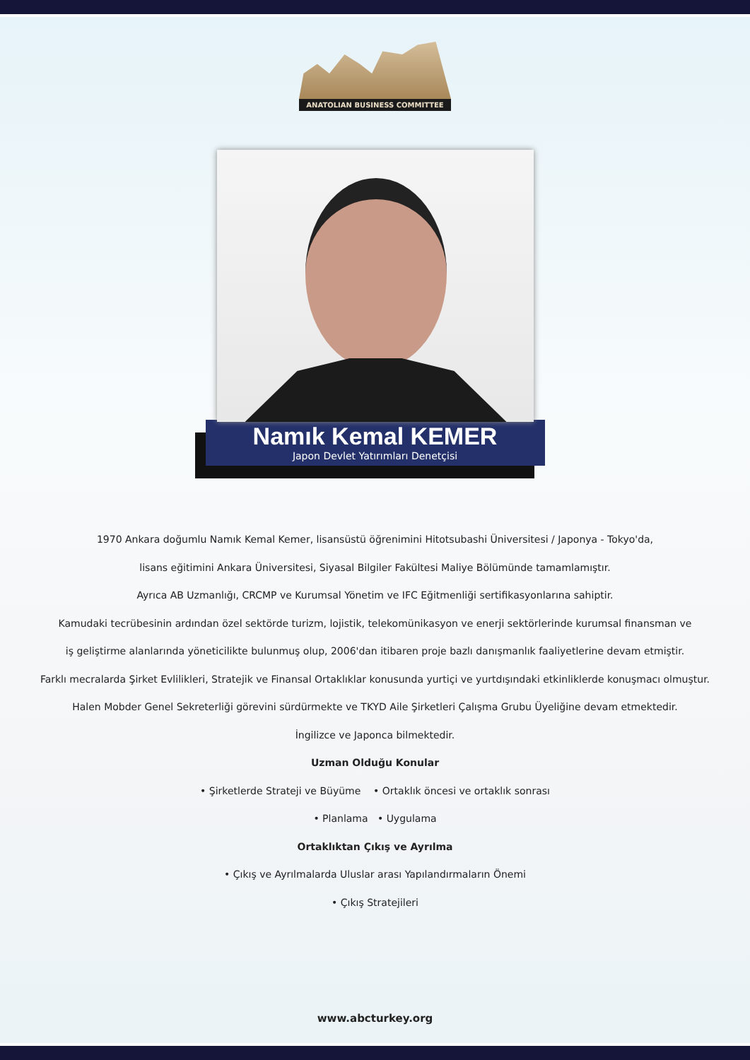ANATOLIAN BUSINESS COMMITTEE
Namık Kemal KEMER
Japon Devlet Yatırımları Denetçisi
1970 Ankara doğumlu Namık Kemal Kemer, lisansüstü öğrenimini Hitotsubashi Üniversitesi / Japonya - Tokyo'da,
lisans eğitimini Ankara Üniversitesi, Siyasal Bilgiler Fakültesi Maliye Bölümünde tamamlamıştır.
Ayrıca AB Uzmanlığı, CRCMP ve Kurumsal Yönetim ve IFC Eğitmenliği sertifikasyonlarına sahiptir.
Kamudaki tecrübesinin ardından özel sektörde turizm, lojistik, telekomünikasyon ve enerji sektörlerinde kurumsal finansman ve
iş geliştirme alanlarında yöneticilikte bulunmuş olup, 2006'dan itibaren proje bazlı danışmanlık faaliyetlerine devam etmiştir.
Farklı mecralarda Şirket Evlilikleri, Stratejik ve Finansal Ortaklıklar konusunda yurtiçi ve yurtdışındaki etkinliklerde konuşmacı olmuştur.
Halen Mobder Genel Sekreterliği görevini sürdürmekte ve TKYD Aile Şirketleri Çalışma Grubu Üyeliğine devam etmektedir.
İngilizce ve Japonca bilmektedir.
Uzman Olduğu Konular
• Şirketlerde Strateji ve Büyüme • Ortaklık öncesi ve ortaklık sonrası
• Planlama • Uygulama
Ortaklıktan Çıkış ve Ayrılma
• Çıkış ve Ayrılmalarda Uluslar arası Yapılandırmaların Önemi
• Çıkış Stratejileri
www.abcturkey.org